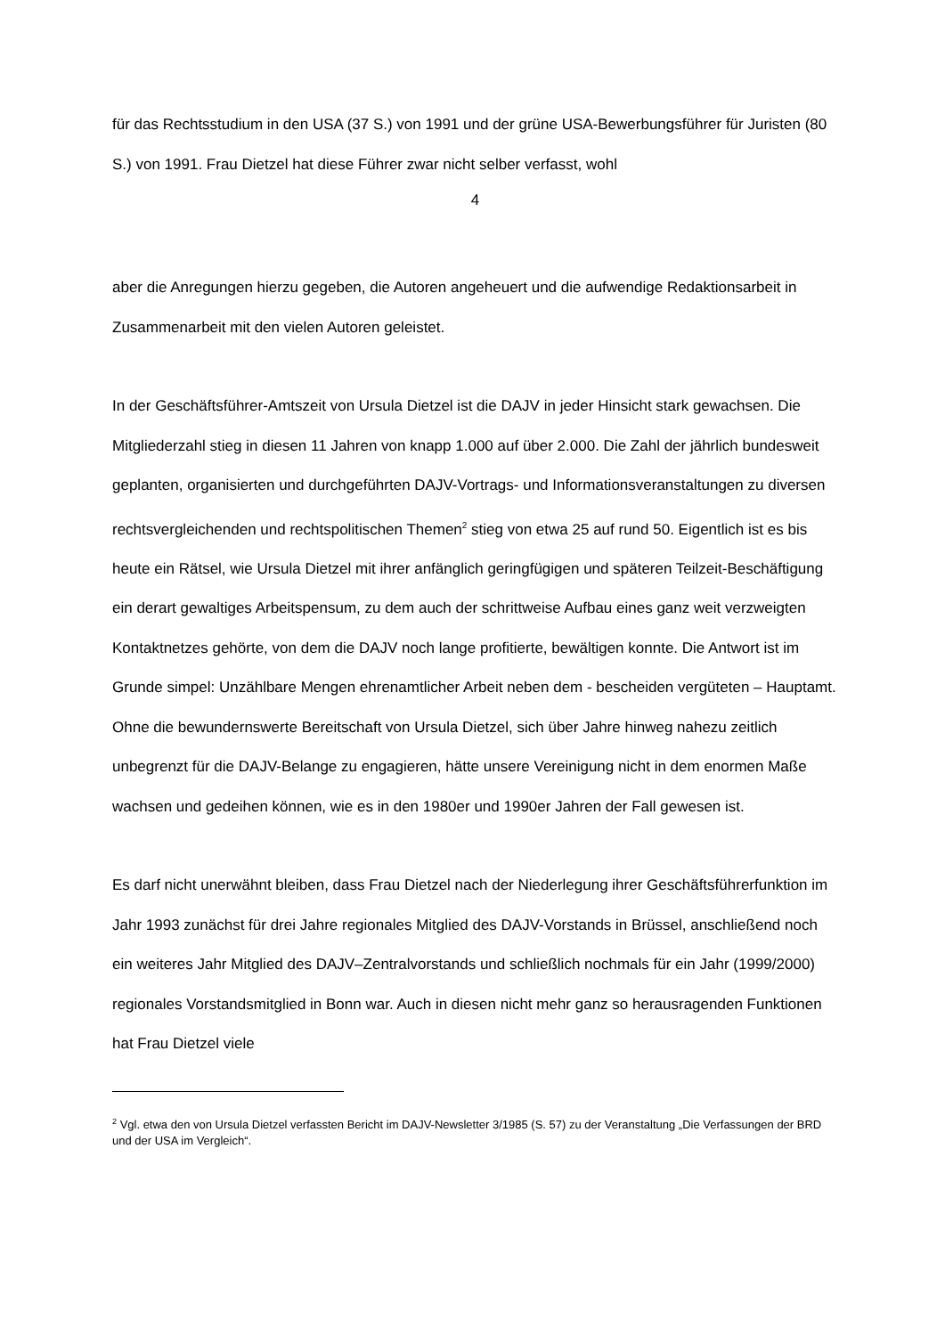für das Rechtsstudium in den USA (37 S.) von 1991 und der grüne USA-Bewerbungsführer für Juristen (80 S.) von 1991. Frau Dietzel hat diese Führer zwar nicht selber verfasst, wohl
4
aber die Anregungen hierzu gegeben, die Autoren angeheuert und die aufwendige Redaktionsarbeit in Zusammenarbeit mit den vielen Autoren geleistet.
In der Geschäftsführer-Amtszeit von Ursula Dietzel ist die DAJV in jeder Hinsicht stark gewachsen. Die Mitgliederzahl stieg in diesen 11 Jahren von knapp 1.000 auf über 2.000. Die Zahl der jährlich bundesweit geplanten, organisierten und durchgeführten DAJV-Vortrags- und Informationsveranstaltungen zu diversen rechtsvergleichenden und rechtspolitischen Themen<sup>2</sup> stieg von etwa 25 auf rund 50. Eigentlich ist es bis heute ein Rätsel, wie Ursula Dietzel mit ihrer anfänglich geringfügigen und späteren Teilzeit-Beschäftigung ein derart gewaltiges Arbeitspensum, zu dem auch der schrittweise Aufbau eines ganz weit verzweigten Kontaktnetzes gehörte, von dem die DAJV noch lange profitierte, bewältigen konnte. Die Antwort ist im Grunde simpel: Unzählbare Mengen ehrenamtlicher Arbeit neben dem - bescheiden vergüteten – Hauptamt. Ohne die bewundernswerte Bereitschaft von Ursula Dietzel, sich über Jahre hinweg nahezu zeitlich unbegrenzt für die DAJV-Belange zu engagieren, hätte unsere Vereinigung nicht in dem enormen Maße wachsen und gedeihen können, wie es in den 1980er und 1990er Jahren der Fall gewesen ist.
Es darf nicht unerwähnt bleiben, dass Frau Dietzel nach der Niederlegung ihrer Geschäftsführerfunktion im Jahr 1993 zunächst für drei Jahre regionales Mitglied des DAJV-Vorstands in Brüssel, anschließend noch ein weiteres Jahr Mitglied des DAJV–Zentralvorstands und schließlich nochmals für ein Jahr (1999/2000) regionales Vorstandsmitglied in Bonn war. Auch in diesen nicht mehr ganz so herausragenden Funktionen hat Frau Dietzel viele
<sup>2</sup> Vgl. etwa den von Ursula Dietzel verfassten Bericht im DAJV-Newsletter 3/1985 (S. 57) zu der Veranstaltung „Die Verfassungen der BRD und der USA im Vergleich“.